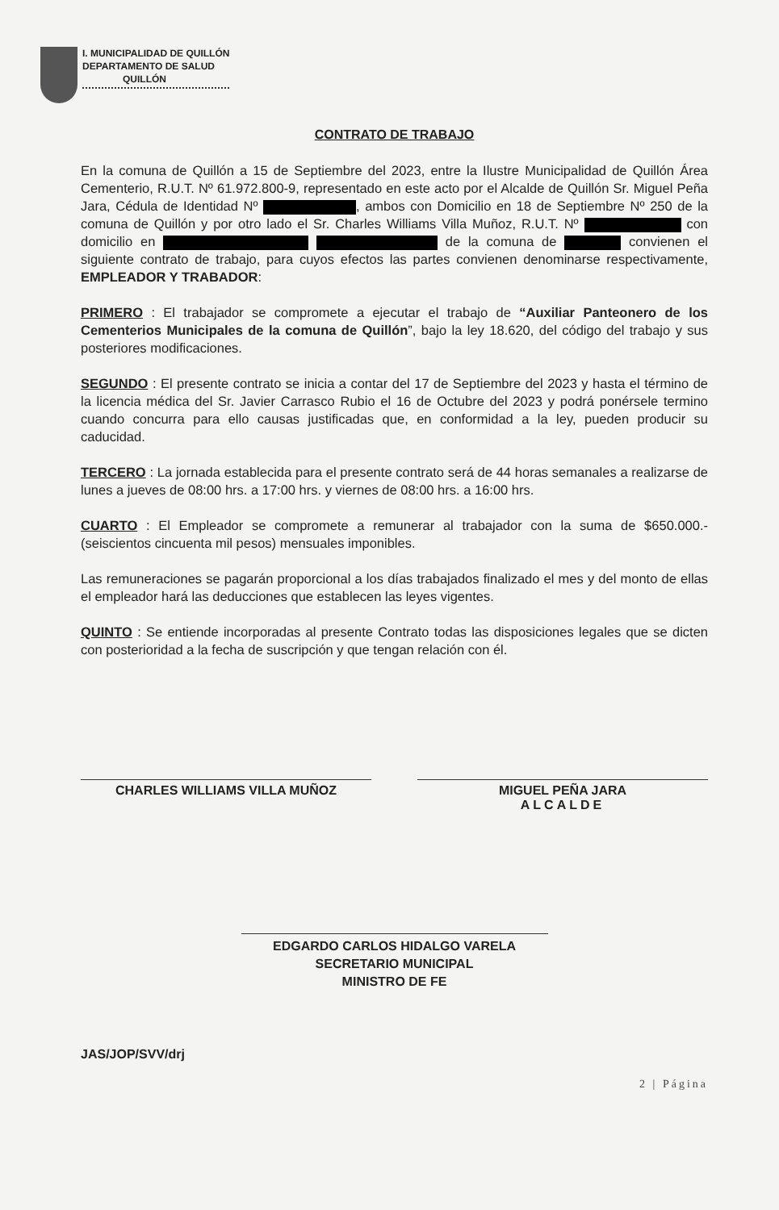I. MUNICIPALIDAD DE QUILLÓN
DEPARTAMENTO DE SALUD
QUILLÓN
CONTRATO DE TRABAJO
En la comuna de Quillón a 15 de Septiembre del 2023, entre la Ilustre Municipalidad de Quillón Área Cementerio, R.U.T. Nº 61.972.800-9, representado en este acto por el Alcalde de Quillón Sr. Miguel Peña Jara, Cédula de Identidad Nº , ambos con Domicilio en 18 de Septiembre Nº 250 de la comuna de Quillón y por otro lado el Sr. Charles Williams Villa Muñoz, R.U.T. Nº con domicilio en de la comuna de convienen el siguiente contrato de trabajo, para cuyos efectos las partes convienen denominarse respectivamente, EMPLEADOR Y TRABADOR:
PRIMERO : El trabajador se compromete a ejecutar el trabajo de “Auxiliar Panteonero de los Cementerios Municipales de la comuna de Quillón”, bajo la ley 18.620, del código del trabajo y sus posteriores modificaciones.
SEGUNDO : El presente contrato se inicia a contar del 17 de Septiembre del 2023 y hasta el término de la licencia médica del Sr. Javier Carrasco Rubio el 16 de Octubre del 2023 y podrá ponérsele termino cuando concurra para ello causas justificadas que, en conformidad a la ley, pueden producir su caducidad.
TERCERO : La jornada establecida para el presente contrato será de 44 horas semanales a realizarse de lunes a jueves de 08:00 hrs. a 17:00 hrs. y viernes de 08:00 hrs. a 16:00 hrs.
CUARTO : El Empleador se compromete a remunerar al trabajador con la suma de $650.000.- (seiscientos cincuenta mil pesos) mensuales imponibles.
Las remuneraciones se pagarán proporcional a los días trabajados finalizado el mes y del monto de ellas el empleador hará las deducciones que establecen las leyes vigentes.
QUINTO : Se entiende incorporadas al presente Contrato todas las disposiciones legales que se dicten con posterioridad a la fecha de suscripción y que tengan relación con él.
CHARLES WILLIAMS VILLA MUÑOZ MIGUEL PEÑA JARA
ALCALDE
EDGARDO CARLOS HIDALGO VARELA
SECRETARIO MUNICIPAL
MINISTRO DE FE
JAS/JOP/SVV/drj
2 | Página